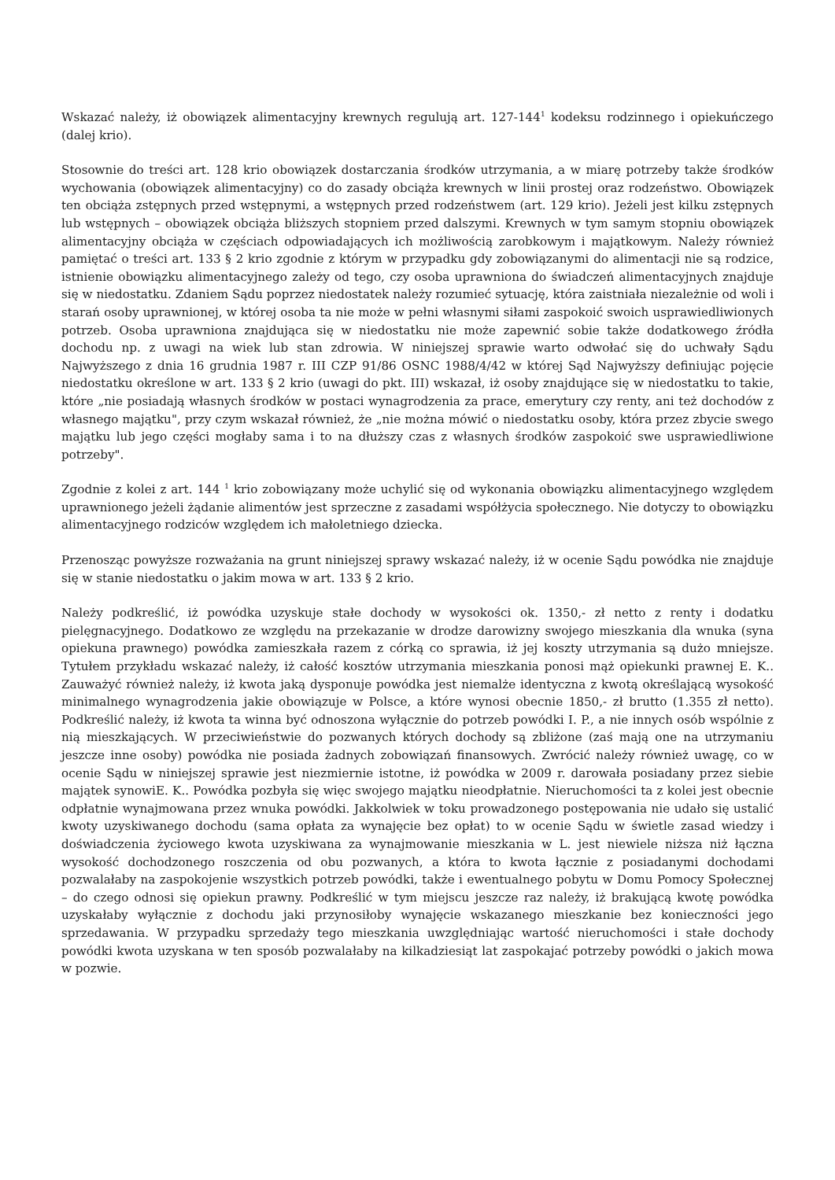Wskazać należy, iż obowiązek alimentacyjny krewnych regulują art. 127-144<sup>1</sup> kodeksu rodzinnego i opiekuńczego (dalej krio).
Stosownie do treści art. 128 krio obowiązek dostarczania środków utrzymania, a w miarę potrzeby także środków wychowania (obowiązek alimentacyjny) co do zasady obciąża krewnych w linii prostej oraz rodzeństwo. Obowiązek ten obciąża zstępnych przed wstępnymi, a wstępnych przed rodzeństwem (art. 129 krio). Jeżeli jest kilku zstępnych lub wstępnych – obowiązek obciąża bliższych stopniem przed dalszymi. Krewnych w tym samym stopniu obowiązek alimentacyjny obciąża w częściach odpowiadających ich możliwością zarobkowym i majątkowym. Należy również pamiętać o treści art. 133 § 2 krio zgodnie z którym w przypadku gdy zobowiązanymi do alimentacji nie są rodzice, istnienie obowiązku alimentacyjnego zależy od tego, czy osoba uprawniona do świadczeń alimentacyjnych znajduje się w niedostatku. Zdaniem Sądu poprzez niedostatek należy rozumieć sytuację, która zaistniała niezależnie od woli i starań osoby uprawnionej, w której osoba ta nie może w pełni własnymi siłami zaspokoić swoich usprawiedliwionych potrzeb. Osoba uprawniona znajdująca się w niedostatku nie może zapewnić sobie także dodatkowego źródła dochodu np. z uwagi na wiek lub stan zdrowia. W niniejszej sprawie warto odwołać się do uchwały Sądu Najwyższego z dnia 16 grudnia 1987 r. III CZP 91/86 OSNC 1988/4/42 w której Sąd Najwyższy definiując pojęcie niedostatku określone w art. 133 § 2 krio (uwagi do pkt. III) wskazał, iż osoby znajdujące się w niedostatku to takie, które „nie posiadają własnych środków w postaci wynagrodzenia za prace, emerytury czy renty, ani też dochodów z własnego majątku", przy czym wskazał również, że „nie można mówić o niedostatku osoby, która przez zbycie swego majątku lub jego części mogłaby sama i to na dłuższy czas z własnych środków zaspokoić swe usprawiedliwione potrzeby".
Zgodnie z kolei z art. 144 <sup>1</sup> krio zobowiązany może uchylić się od wykonania obowiązku alimentacyjnego względem uprawnionego jeżeli żądanie alimentów jest sprzeczne z zasadami współżycia społecznego. Nie dotyczy to obowiązku alimentacyjnego rodziców względem ich małoletniego dziecka.
Przenosząc powyższe rozważania na grunt niniejszej sprawy wskazać należy, iż w ocenie Sądu powódka nie znajduje się w stanie niedostatku o jakim mowa w art. 133 § 2 krio.
Należy podkreślić, iż powódka uzyskuje stałe dochody w wysokości ok. 1350,- zł netto z renty i dodatku pielęgnacyjnego. Dodatkowo ze względu na przekazanie w drodze darowizny swojego mieszkania dla wnuka (syna opiekuna prawnego) powódka zamieszkała razem z córką co sprawia, iż jej koszty utrzymania są dużo mniejsze. Tytułem przykładu wskazać należy, iż całość kosztów utrzymania mieszkania ponosi mąż opiekunki prawnej E. K.. Zauważyć również należy, iż kwota jaką dysponuje powódka jest niemalże identyczna z kwotą określającą wysokość minimalnego wynagrodzenia jakie obowiązuje w Polsce, a które wynosi obecnie 1850,- zł brutto (1.355 zł netto). Podkreślić należy, iż kwota ta winna być odnoszona wyłącznie do potrzeb powódki I. P., a nie innych osób wspólnie z nią mieszkających. W przeciwieństwie do pozwanych których dochody są zbliżone (zaś mają one na utrzymaniu jeszcze inne osoby) powódka nie posiada żadnych zobowiązań finansowych. Zwrócić należy również uwagę, co w ocenie Sądu w niniejszej sprawie jest niezmiernie istotne, iż powódka w 2009 r. darowała posiadany przez siebie majątek synowiE. K.. Powódka pozbyła się więc swojego majątku nieodpłatnie. Nieruchomości ta z kolei jest obecnie odpłatnie wynajmowana przez wnuka powódki. Jakkolwiek w toku prowadzonego postępowania nie udało się ustalić kwoty uzyskiwanego dochodu (sama opłata za wynajęcie bez opłat) to w ocenie Sądu w świetle zasad wiedzy i doświadczenia życiowego kwota uzyskiwana za wynajmowanie mieszkania w L. jest niewiele niższa niż łączna wysokość dochodzonego roszczenia od obu pozwanych, a która to kwota łącznie z posiadanymi dochodami pozwalałaby na zaspokojenie wszystkich potrzeb powódki, także i ewentualnego pobytu w Domu Pomocy Społecznej – do czego odnosi się opiekun prawny. Podkreślić w tym miejscu jeszcze raz należy, iż brakującą kwotę powódka uzyskałaby wyłącznie z dochodu jaki przynosiłoby wynajęcie wskazanego mieszkanie bez konieczności jego sprzedawania. W przypadku sprzedaży tego mieszkania uwzględniając wartość nieruchomości i stałe dochody powódki kwota uzyskana w ten sposób pozwalałaby na kilkadziesiąt lat zaspokajać potrzeby powódki o jakich mowa w pozwie.